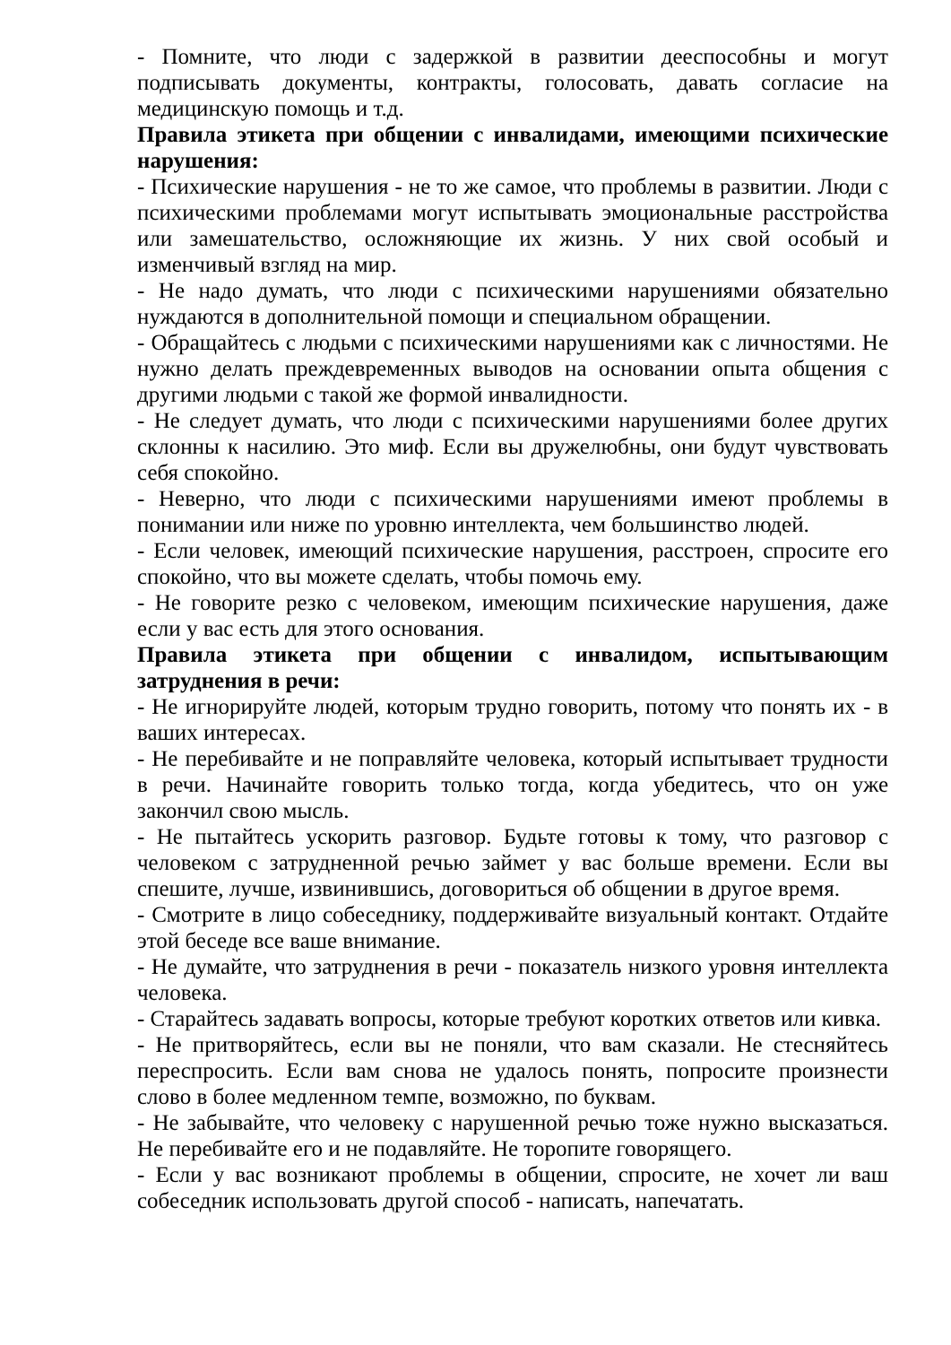- Помните, что люди с задержкой в развитии дееспособны и могут подписывать документы, контракты, голосовать, давать согласие на медицинскую помощь и т.д.
Правила этикета при общении с инвалидами, имеющими психические нарушения:
- Психические нарушения - не то же самое, что проблемы в развитии. Люди с психическими проблемами могут испытывать эмоциональные расстройства или замешательство, осложняющие их жизнь. У них свой особый и изменчивый взгляд на мир.
- Не надо думать, что люди с психическими нарушениями обязательно нуждаются в дополнительной помощи и специальном обращении.
- Обращайтесь с людьми с психическими нарушениями как с личностями. Не нужно делать преждевременных выводов на основании опыта общения с другими людьми с такой же формой инвалидности.
- Не следует думать, что люди с психическими нарушениями более других склонны к насилию. Это миф. Если вы дружелюбны, они будут чувствовать себя спокойно.
- Неверно, что люди с психическими нарушениями имеют проблемы в понимании или ниже по уровню интеллекта, чем большинство людей.
- Если человек, имеющий психические нарушения, расстроен, спросите его спокойно, что вы можете сделать, чтобы помочь ему.
- Не говорите резко с человеком, имеющим психические нарушения, даже если у вас есть для этого основания.
Правила этикета при общении с инвалидом, испытывающим затруднения в речи:
- Не игнорируйте людей, которым трудно говорить, потому что понять их - в ваших интересах.
- Не перебивайте и не поправляйте человека, который испытывает трудности в речи. Начинайте говорить только тогда, когда убедитесь, что он уже закончил свою мысль.
- Не пытайтесь ускорить разговор. Будьте готовы к тому, что разговор с человеком с затрудненной речью займет у вас больше времени. Если вы спешите, лучше, извинившись, договориться об общении в другое время.
- Смотрите в лицо собеседнику, поддерживайте визуальный контакт. Отдайте этой беседе все ваше внимание.
- Не думайте, что затруднения в речи - показатель низкого уровня интеллекта человека.
- Старайтесь задавать вопросы, которые требуют коротких ответов или кивка.
- Не притворяйтесь, если вы не поняли, что вам сказали. Не стесняйтесь переспросить. Если вам снова не удалось понять, попросите произнести слово в более медленном темпе, возможно, по буквам.
- Не забывайте, что человеку с нарушенной речью тоже нужно высказаться. Не перебивайте его и не подавляйте. Не торопите говорящего.
- Если у вас возникают проблемы в общении, спросите, не хочет ли ваш собеседник использовать другой способ - написать, напечатать.